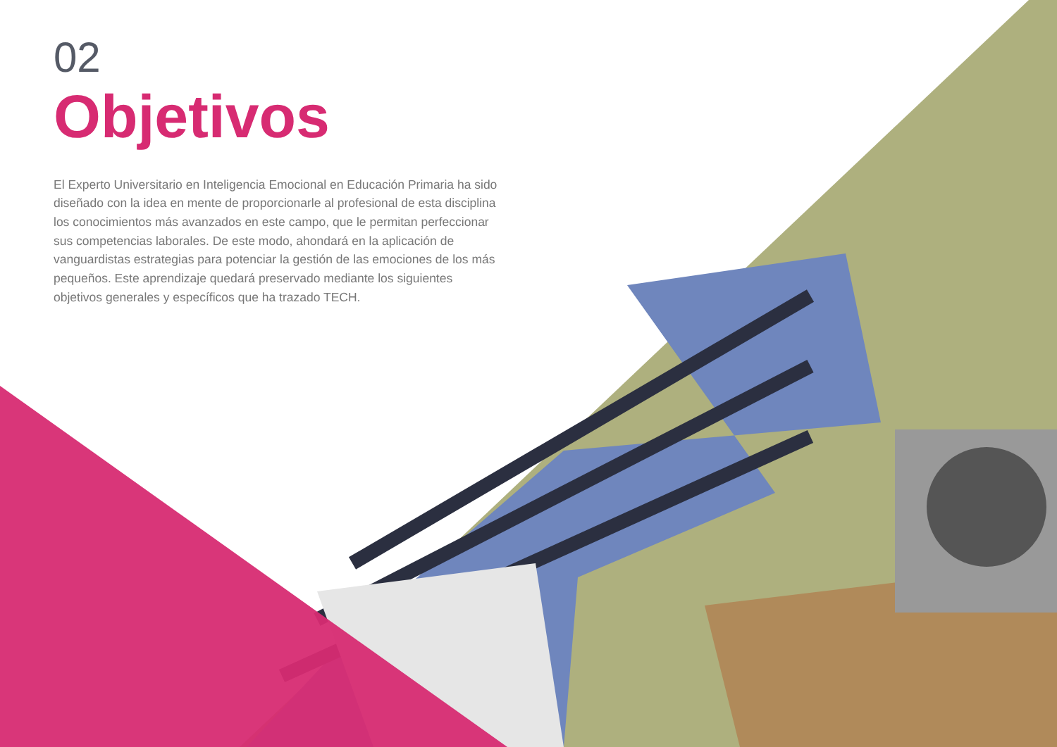02
Objetivos
El Experto Universitario en Inteligencia Emocional en Educación Primaria ha sido diseñado con la idea en mente de proporcionarle al profesional de esta disciplina los conocimientos más avanzados en este campo, que le permitan perfeccionar sus competencias laborales. De este modo, ahondará en la aplicación de vanguardistas estrategias para potenciar la gestión de las emociones de los más pequeños. Este aprendizaje quedará preservado mediante los siguientes objetivos generales y específicos que ha trazado TECH.